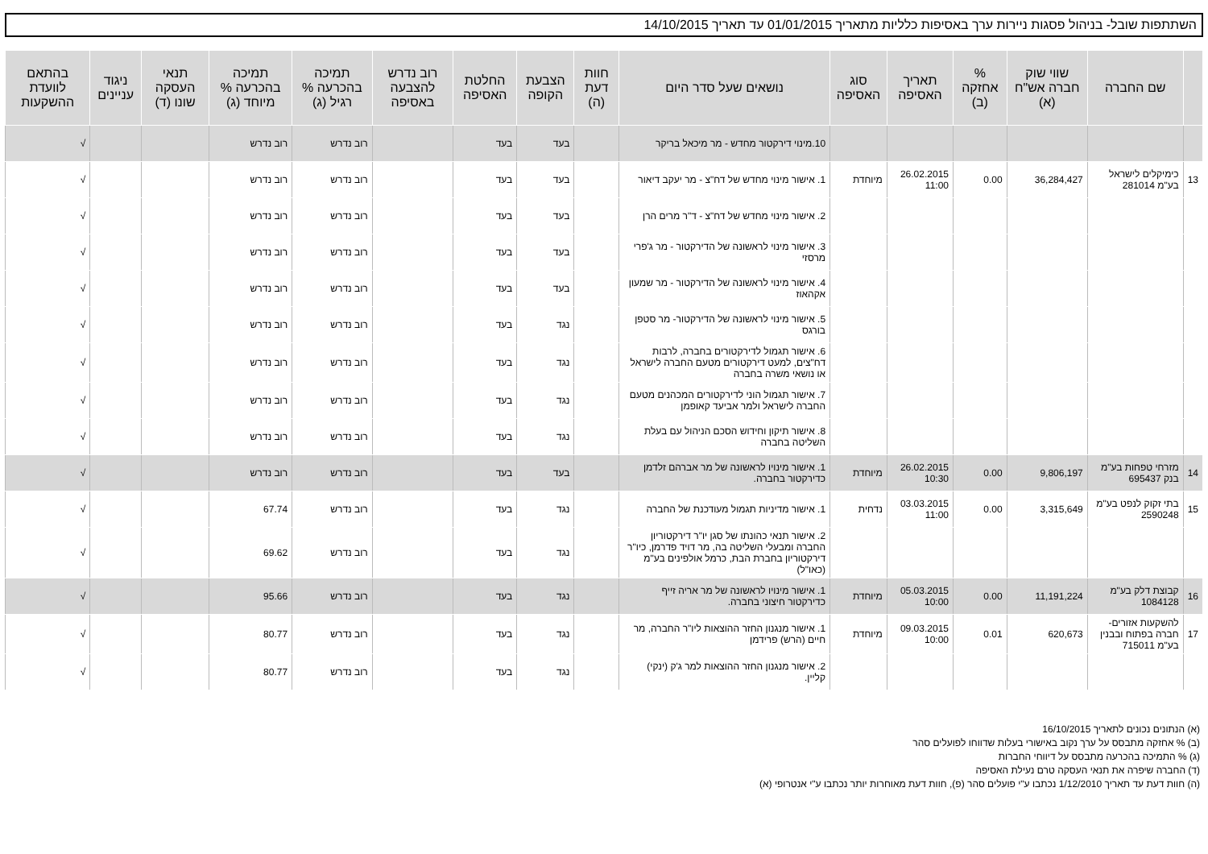השתתפות שובל- בניהול פסגות ניירות ערך באסיפות כלליות מתאריך 01/01/2015 עד תאריך 14/10/2015
| | שם החברה | שווי שוק חברה אש"ח (א) | % אחזקה (ב) | תאריך האסיפה | סוג האסיפה | נושאים שעל סדר היום | חוות דעת (ה) | הצבעת הקופה | החלטת האסיפה | רוב נדרש להצבעה באסיפה | תמיכה בהכרעה % רגיל (ג) | תמיכה בהכרעה % מיוחד (ג) | תנאי העסקה שונו (ד) | ניגוד עניינים | בהתאם לוועדת ההשקעות |
| --- | --- | --- | --- | --- | --- | --- | --- | --- | --- | --- | --- | --- | --- | --- | --- |
| | | | | | | 10.מינוי דירקטור מחדש - מר מיכאל בריקר | | בעד | בעד | | רוב נדרש | רוב נדרש | | | √ |
| 13 | כימיקלים לישראל בע"מ 281014 | 36,284,427 | 0.00 | 26.02.2015 11:00 | מיוחדת | 1. אישור מינוי מחדש של דח"צ - מר יעקב דיאור | | בעד | בעד | | רוב נדרש | רוב נדרש | | | √ |
| | | | | | | 2. אישור מינוי מחדש של דח"צ - ד"ר מרים הרן | | בעד | בעד | | רוב נדרש | רוב נדרש | | | √ |
| | | | | | | 3. אישור מינוי לראשונה של הדירקטור - מר ג'פרי מרסזי | | בעד | בעד | | רוב נדרש | רוב נדרש | | | √ |
| | | | | | | 4. אישור מינוי לראשונה של הדירקטור - מר שמעון אקהאוז | | בעד | בעד | | רוב נדרש | רוב נדרש | | | √ |
| | | | | | | 5. אישור מינוי לראשונה של הדירקטור- מר סטפן בורגס | | נגד | בעד | | רוב נדרש | רוב נדרש | | | √ |
| | | | | | | 6. אישור תגמול לדירקטורים בחברה, לרבות דח"צים, למעט דירקטורים מטעם החברה לישראל או נושאי משרה בחברה | | נגד | בעד | | רוב נדרש | רוב נדרש | | | √ |
| | | | | | | 7. אישור תגמול הוני לדירקטורים המכהנים מטעם החברה לישראל ולמר אביעד קאופמן | | נגד | בעד | | רוב נדרש | רוב נדרש | | | √ |
| | | | | | | 8. אישור תיקון וחידוש הסכם הניהול עם בעלת השליטה בחברה | | נגד | בעד | | רוב נדרש | רוב נדרש | | | √ |
| 14 | מזרחי טפחות בע"מ בנק 695437 | 9,806,197 | 0.00 | 26.02.2015 10:30 | מיוחדת | 1. אישור מינויו לראשונה של מר אברהם זלדמן כדירקטור בחברה. | | בעד | בעד | | רוב נדרש | רוב נדרש | | | √ |
| 15 | בתי זקוק לנפט בע"מ 2590248 | 3,315,649 | 0.00 | 03.03.2015 11:00 | נדחית | 1. אישור מדיניות תגמול מעודכנת של החברה | | נגד | בעד | | רוב נדרש | 67.74 | | | √ |
| | | | | | | 2. אישור תנאי כהונתו של סגן יו"ר דירקטוריון החברה ומבעלי השליטה בה, מר דויד פדרמן, כיו"ר דירקטוריון בחברת הבת, כרמל אולפינים בע"מ (כאו"ל) | | נגד | בעד | | רוב נדרש | 69.62 | | | √ |
| 16 | קבוצת דלק בע"מ 1084128 | 11,191,224 | 0.00 | 05.03.2015 10:00 | מיוחדת | 1. אישור מינויו לראשונה של מר אריה זייף כדירקטור חיצוני בחברה. | | נגד | בעד | | רוב נדרש | 95.66 | | | √ |
| 17 | להשקעות אזורים-חברה בפתוח ובבנין בע"מ 715011 | 620,673 | 0.01 | 09.03.2015 10:00 | מיוחדת | 1. אישור מנגנון החזר ההוצאות ליו"ר החברה, מר חיים (הרש) פרידמן | | נגד | בעד | | רוב נדרש | 80.77 | | | √ |
| | | | | | | 2. אישור מנגנון החזר ההוצאות למר ג'ק (ינקי) קליין. | | נגד | בעד | | רוב נדרש | 80.77 | | | √ |
(א) הנתונים נכונים לתאריך 16/10/2015
(ב) % אחזקה מתבסס על ערך נקוב באישורי בעלות שדווחו לפועלים סהר
(ג) % התמיכה בהכרעה מתבסס על דיווחי החברות
(ד) החברה שיפרה את תנאי העסקה טרם נעילת האסיפה
(ה) חוות דעת עד תאריך 1/12/2010 נכתבו ע"י פועלים סהר (פ), חוות דעת מאוחרות יותר נכתבו ע"י אנטרופי (א)